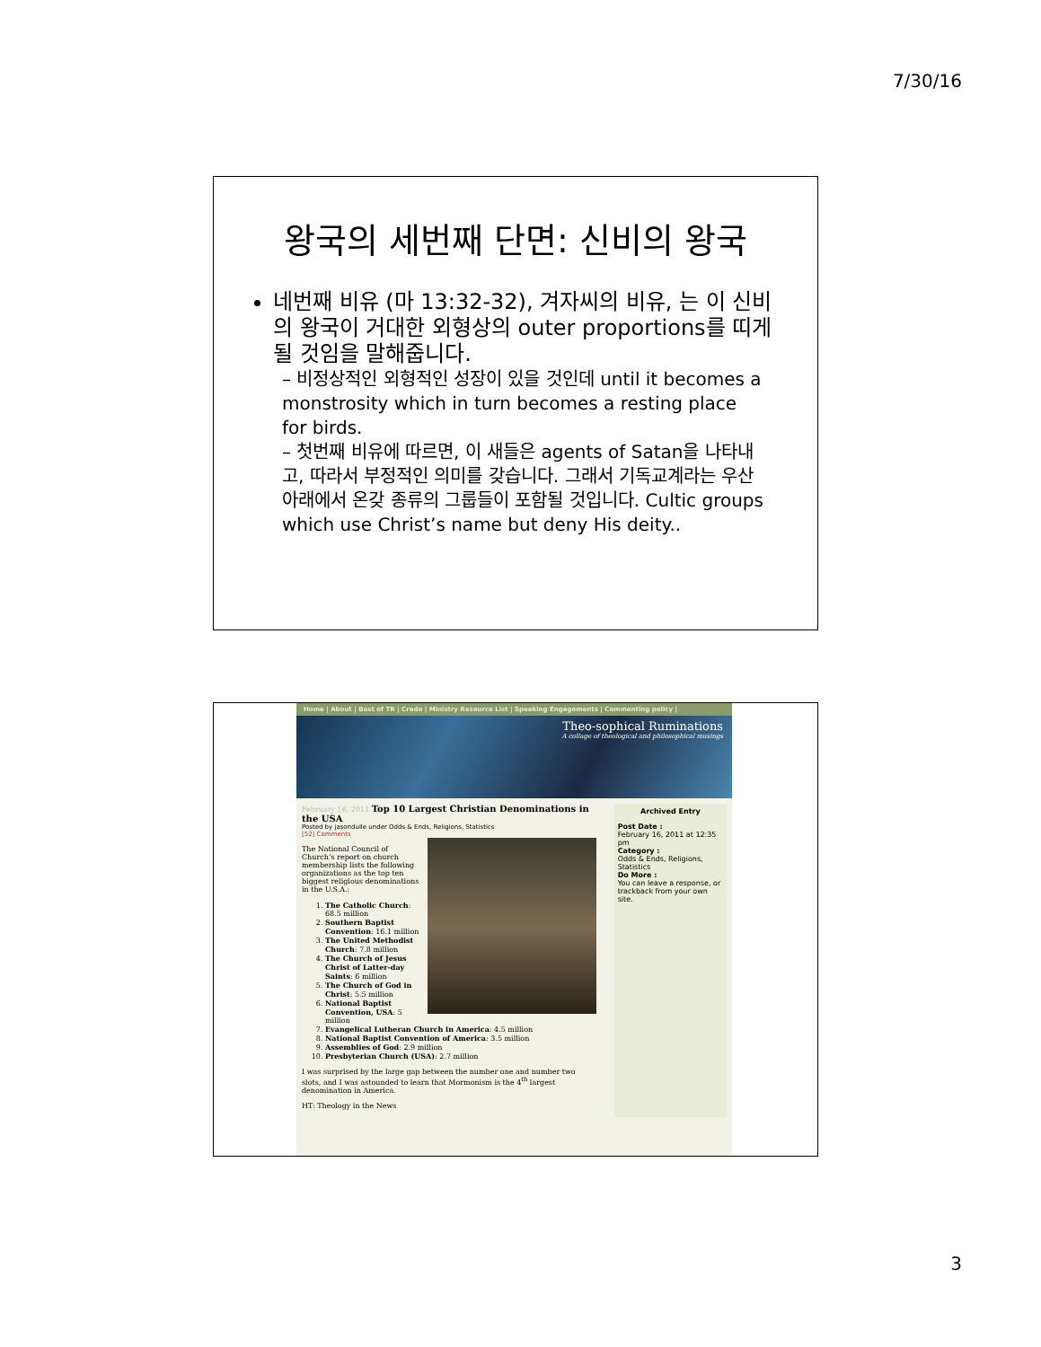7/30/16
왕국의 세번째 단면: 신비의 왕국
네번째 비유 (마 13:32-32), 겨자씨의 비유, 는 이 신비의 왕국이 거대한 외형상의 outer proportions를 띠게 될 것임을 말해줍니다.
– 비정상적인 외형적인 성장이 있을 것인데 until it becomes a monstrosity which in turn becomes a resting place for birds.
– 첫번째 비유에 따르면, 이 새들은 agents of Satan을 나타내고, 따라서 부정적인 의미를 갖습니다. 그래서 기독교계라는 우산 아래에서 온갖 종류의 그룹들이 포함될 것입니다. Cultic groups which use Christ’s name but deny His deity..
Home | About | Best of TR | Credo | Ministry Resource List | Speaking Engagements | Commenting policy |
Theo-sophical Ruminations
A collage of theological and philosophical musings
February 16, 2011 Top 10 Largest Christian Denominations in the USA
Posted by jasondulle under Odds & Ends, Religions, Statistics
[52] Comments
The National Council of Church’s report on church membership lists the following organizations as the top ten biggest religious denominations in the U.S.A.:
1. The Catholic Church: 68.5 million
2. Southern Baptist Convention: 16.1 million
3. The United Methodist Church: 7.8 million
4. The Church of Jesus Christ of Latter-day Saints: 6 million
5. The Church of God in Christ: 5.5 million
6. National Baptist Convention, USA: 5 million
7. Evangelical Lutheran Church in America: 4.5 million
8. National Baptist Convention of America: 3.5 million
9. Assemblies of God: 2.9 million
10. Presbyterian Church (USA): 2.7 million
I was surprised by the large gap between the number one and number two slots, and I was astounded to learn that Mormonism is the 4<sup>th</sup> largest denomination in America.
HT: Theology in the News
Archived Entry
Post Date :
February 16, 2011 at 12:35 pm
Category :
Odds & Ends, Religions, Statistics
Do More :
You can leave a response, or trackback from your own site.
3